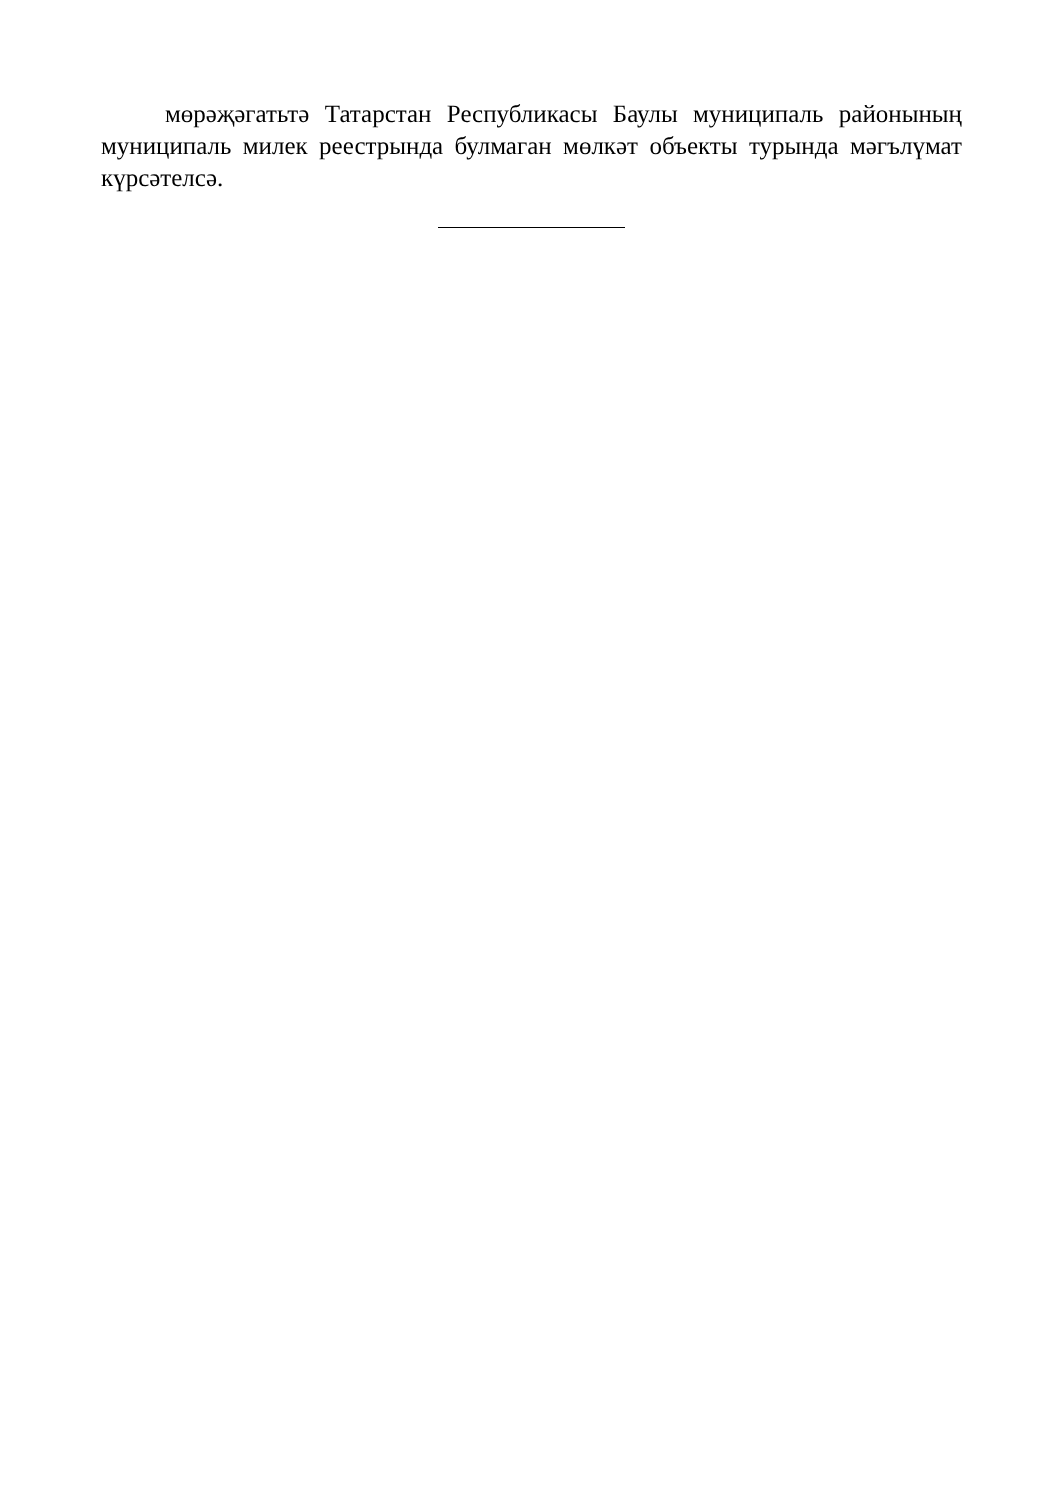мөрәҗәгатьтә Татарстан Республикасы Баулы муниципаль районының муниципаль милек реестрында булмаган мөлкәт объекты турында мәгълүмат күрсәтелсә.